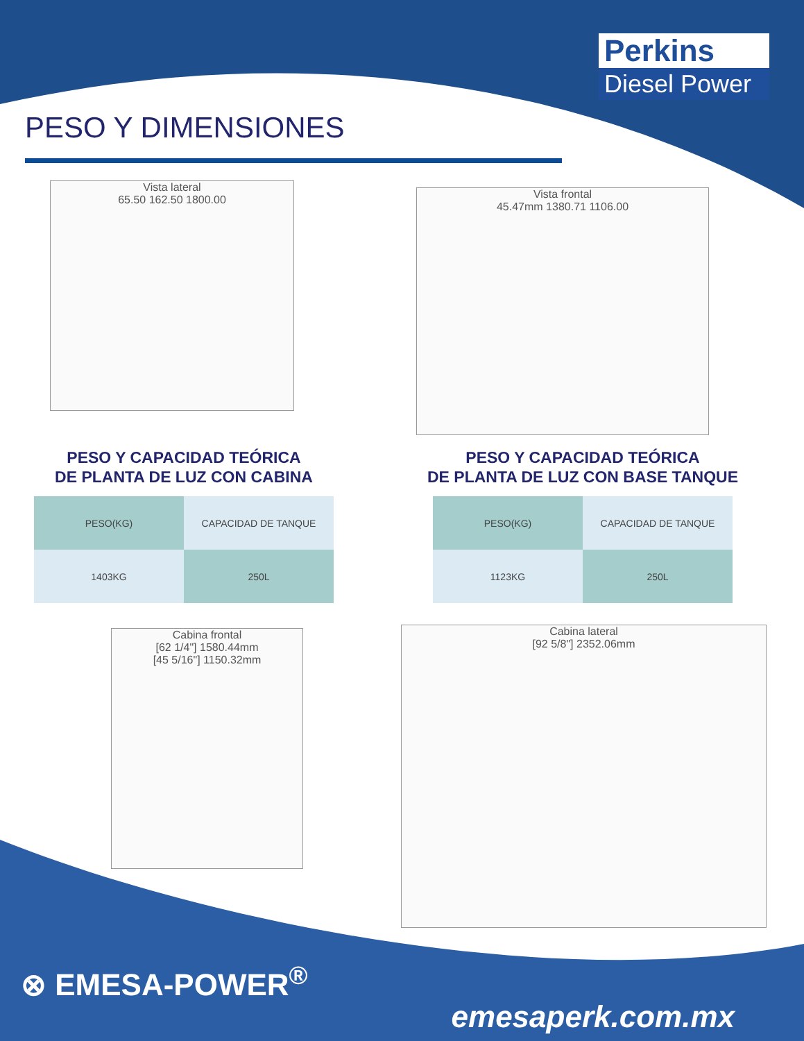Perkins
Diesel Power
PESO Y DIMENSIONES
Vista lateral
65.50 162.50 1800.00
Vista frontal
45.47mm 1380.71 1106.00
PESO Y CAPACIDAD TEÓRICA
DE PLANTA DE LUZ CON CABINA
| PESO(KG) | CAPACIDAD DE TANQUE |
| 1403KG | 250L |
PESO Y CAPACIDAD TEÓRICA
DE PLANTA DE LUZ CON BASE TANQUE
| PESO(KG) | CAPACIDAD DE TANQUE |
| 1123KG | 250L |
Cabina frontal
[62 1/4"] 1580.44mm
[45 5/16"] 1150.32mm
Cabina lateral
[92 5/8"] 2352.06mm
⊗ EMESA-POWER<sup>®</sup>
emesaperk.com.mx